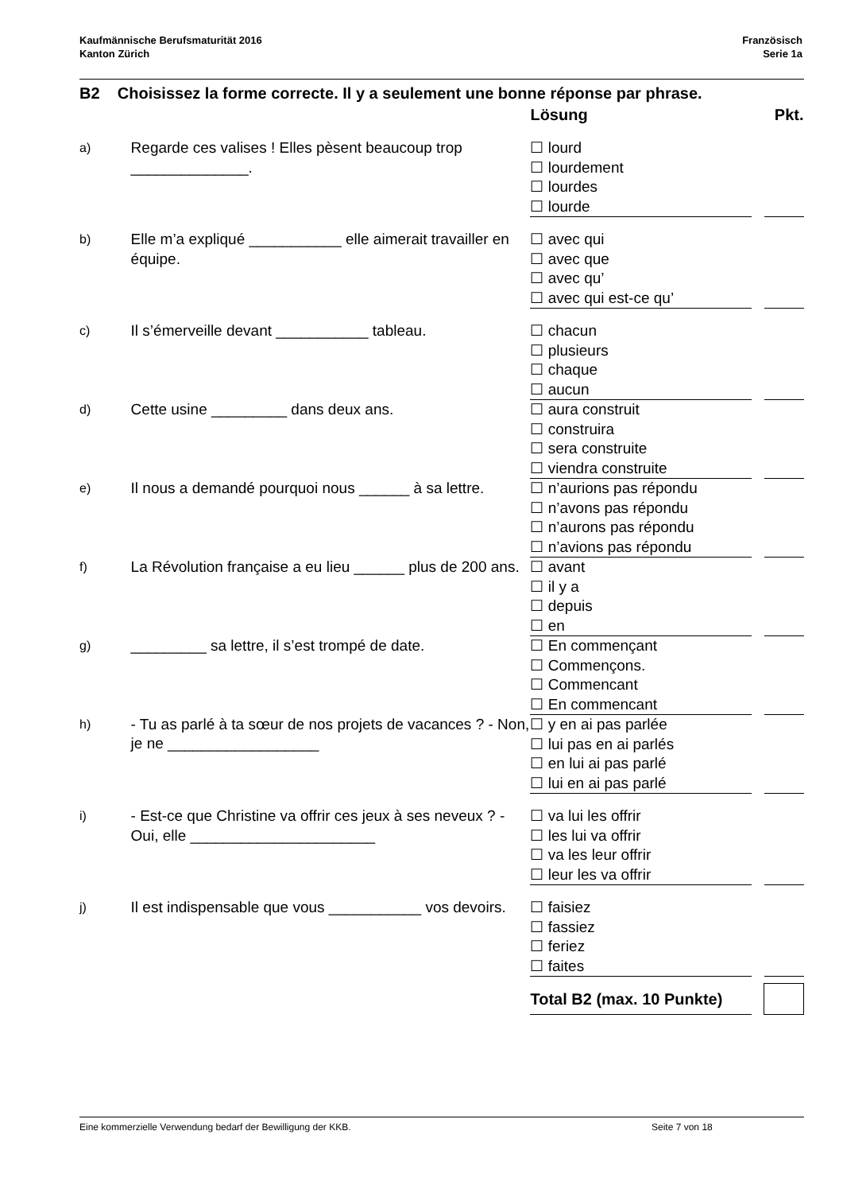Kaufmännische Berufsmaturität 2016
Kanton Zürich
Französisch
Serie 1a
B2 Choisissez la forme correcte. Il y a seulement une bonne réponse par phrase.
| | | Lösung | | Pkt. |
| --- | --- | --- | --- | --- |
| a) | Regarde ces valises ! Elles pèsent beaucoup trop ______________. | ☐ lourd ☐ lourdement ☐ lourdes ☐ lourde | | |
| b) | Elle m’a expliqué ___________ elle aimerait travailler en équipe. | ☐ avec qui ☐ avec que ☐ avec qu’ ☐ avec qui est-ce qu’ | | |
| c) | Il s’émerveille devant ___________ tableau. | ☐ chacun ☐ plusieurs ☐ chaque ☐ aucun | | |
| d) | Cette usine _________ dans deux ans. | ☐ aura construit ☐ construira ☐ sera construite ☐ viendra construite | | |
| e) | Il nous a demandé pourquoi nous ______ à sa lettre. | ☐ n’aurions pas répondu ☐ n’avons pas répondu ☐ n’aurons pas répondu ☐ n’avions pas répondu | | |
| f) | La Révolution française a eu lieu ______ plus de 200 ans. | ☐ avant ☐ il y a ☐ depuis ☐ en | | |
| g) | _________ sa lettre, il s’est trompé de date. | ☐ En commençant ☐ Commençons. ☐ Commencant ☐ En commencant | | |
| h) | - Tu as parlé à ta sœur de nos projets de vacances ? - Non, je ne __________________ | ☐ y en ai pas parlée ☐ lui pas en ai parlés ☐ en lui ai pas parlé ☐ lui en ai pas parlé | | |
| i) | - Est-ce que Christine va offrir ces jeux à ses neveux ? - Oui, elle ______________________ | ☐ va lui les offrir ☐ les lui va offrir ☐ va les leur offrir ☐ leur les va offrir | | |
| j) | Il est indispensable que vous ___________ vos devoirs. | ☐ faisiez ☐ fassiez ☐ feriez ☐ faites | | |
| | | Total B2 (max. 10 Punkte) | | |
Eine kommerzielle Verwendung bedarf der Bewilligung der KKB. Seite 7 von 18